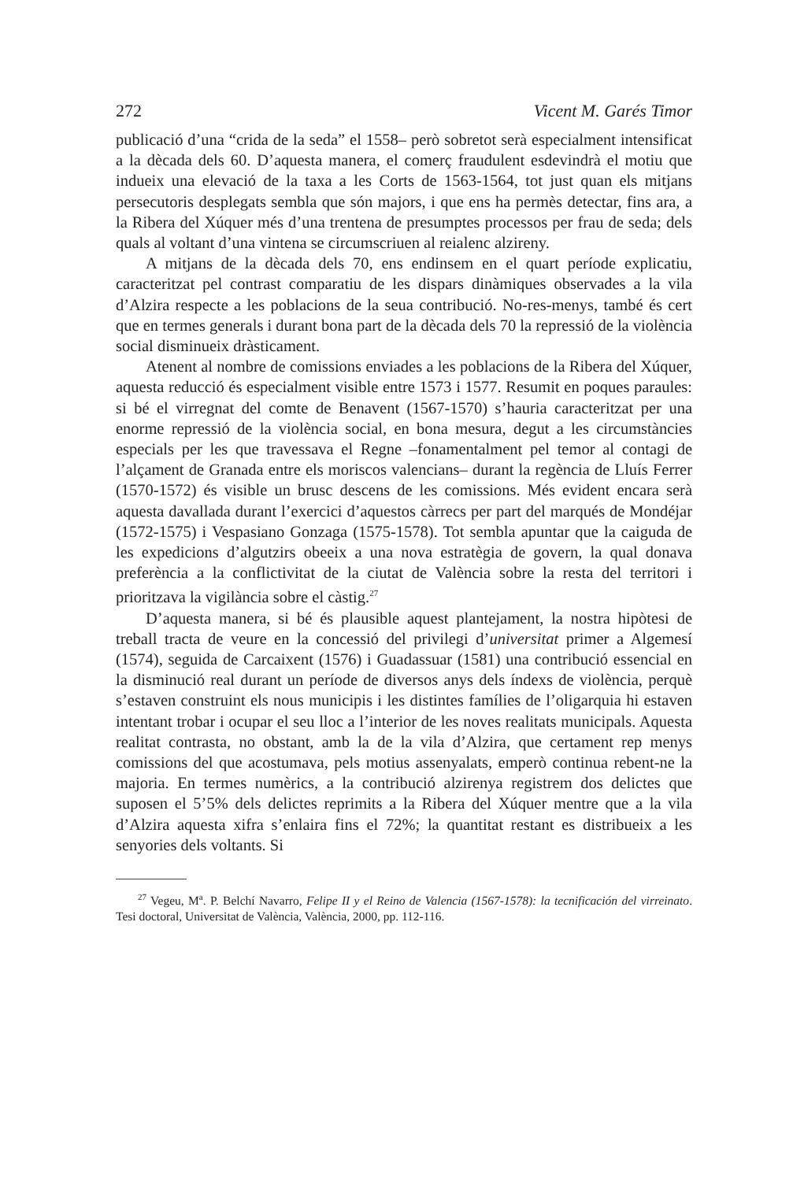272 Vicent M. Garés Timor
publicació d’una “crida de la seda” el 1558– però sobretot serà especialment intensificat a la dècada dels 60. D’aquesta manera, el comerç fraudulent esdevindrà el motiu que indueix una elevació de la taxa a les Corts de 1563-1564, tot just quan els mitjans persecutoris desplegats sembla que són majors, i que ens ha permès detectar, fins ara, a la Ribera del Xúquer més d’una trentena de presumptes processos per frau de seda; dels quals al voltant d’una vintena se circumscriuen al reialenc alzireny.
A mitjans de la dècada dels 70, ens endinsem en el quart període explicatiu, caracteritzat pel contrast comparatiu de les dispars dinàmiques observades a la vila d’Alzira respecte a les poblacions de la seua contribució. No-res-menys, també és cert que en termes generals i durant bona part de la dècada dels 70 la repressió de la violència social disminueix dràsticament.
Atenent al nombre de comissions enviades a les poblacions de la Ribera del Xúquer, aquesta reducció és especialment visible entre 1573 i 1577. Resumit en poques paraules: si bé el virregnat del comte de Benavent (1567-1570) s’hauria caracteritzat per una enorme repressió de la violència social, en bona mesura, degut a les circumstàncies especials per les que travessava el Regne –fonamentalment pel temor al contagi de l’alçament de Granada entre els moriscos valencians– durant la regència de Lluís Ferrer (1570-1572) és visible un brusc descens de les comissions. Més evident encara serà aquesta davallada durant l’exercici d’aquestos càrrecs per part del marqués de Mondéjar (1572-1575) i Vespasiano Gonzaga (1575-1578). Tot sembla apuntar que la caiguda de les expedicions d’algutzirs obeeix a una nova estratègia de govern, la qual donava preferència a la conflictivitat de la ciutat de València sobre la resta del territori i prioritzava la vigilància sobre el càstig.<sup>27</sup>
D’aquesta manera, si bé és plausible aquest plantejament, la nostra hipòtesi de treball tracta de veure en la concessió del privilegi d’universitat primer a Algemesí (1574), seguida de Carcaixent (1576) i Guadassuar (1581) una contribució essencial en la disminució real durant un període de diversos anys dels índexs de violència, perquè s’estaven construint els nous municipis i les distintes famílies de l’oligarquia hi estaven intentant trobar i ocupar el seu lloc a l’interior de les noves realitats municipals. Aquesta realitat contrasta, no obstant, amb la de la vila d’Alzira, que certament rep menys comissions del que acostumava, pels motius assenyalats, emperò continua rebent-ne la majoria. En termes numèrics, a la contribució alzirenya registrem dos delictes que suposen el 5’5% dels delictes reprimits a la Ribera del Xúquer mentre que a la vila d’Alzira aquesta xifra s’enlaira fins el 72%; la quantitat restant es distribueix a les senyories dels voltants. Si
<sup>27</sup> Vegeu, M<sup>a</sup>. P. Belchí Navarro, Felipe II y el Reino de Valencia (1567-1578): la tecnificación del virreinato. Tesi doctoral, Universitat de València, València, 2000, pp. 112-116.